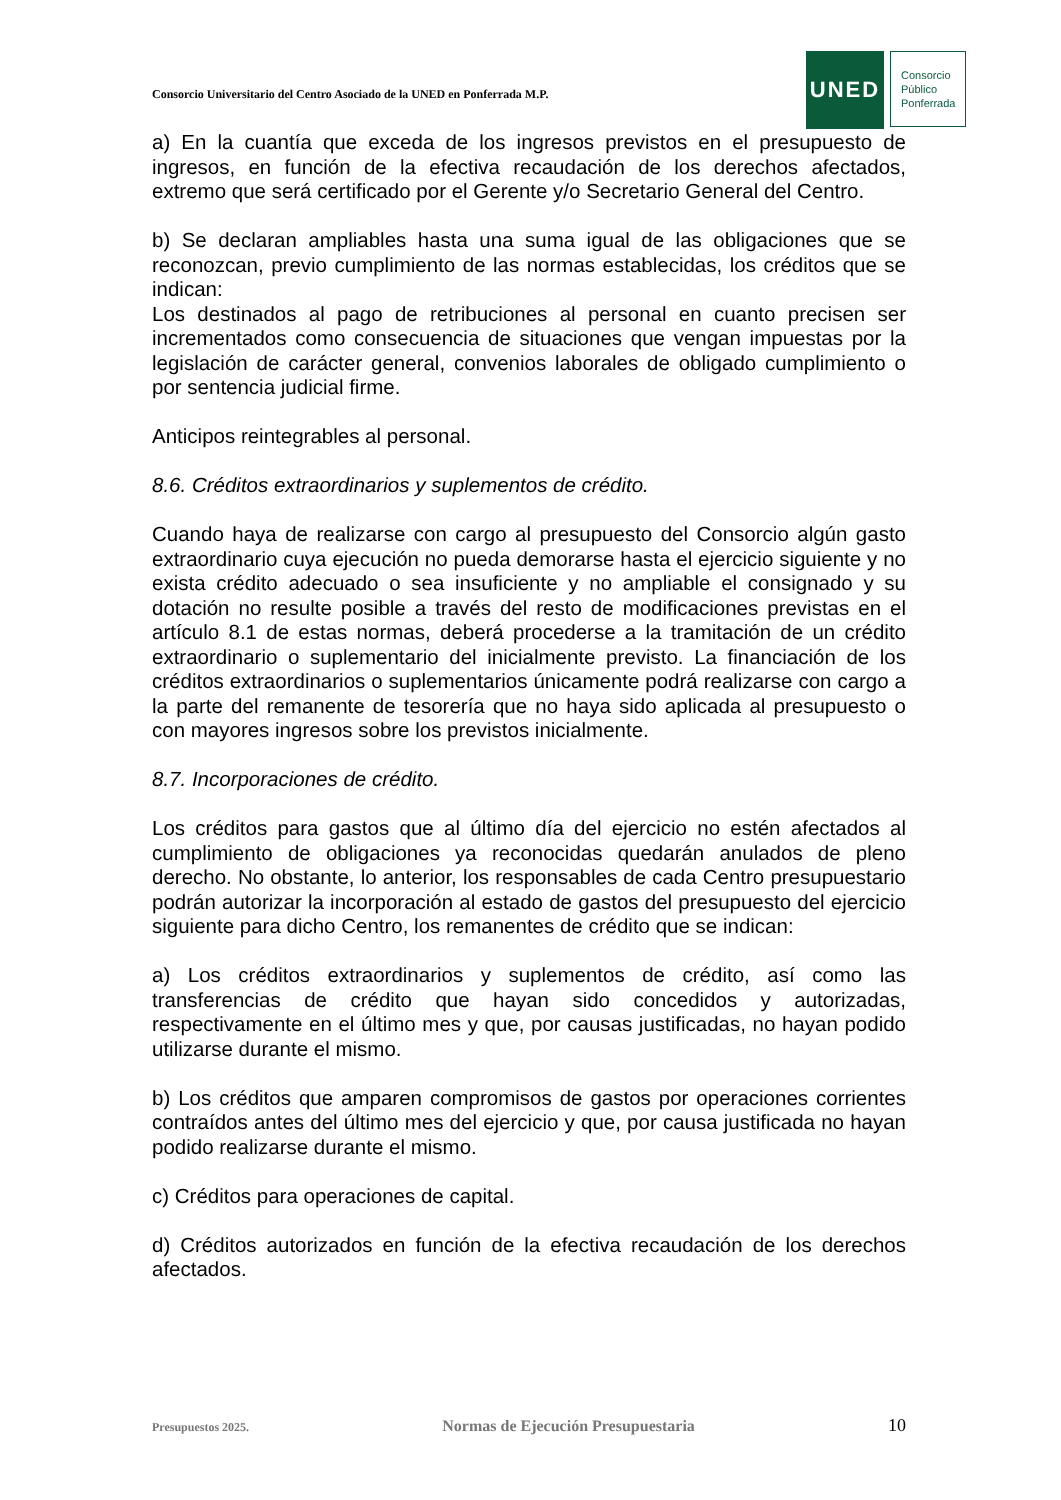Consorcio Universitario del Centro Asociado de la UNED en Ponferrada M.P.
UNED
Consorcio
Público
Ponferrada
a) En la cuantía que exceda de los ingresos previstos en el presupuesto de ingresos, en función de la efectiva recaudación de los derechos afectados, extremo que será certificado por el Gerente y/o Secretario General del Centro.
b) Se declaran ampliables hasta una suma igual de las obligaciones que se reconozcan, previo cumplimiento de las normas establecidas, los créditos que se indican:
Los destinados al pago de retribuciones al personal en cuanto precisen ser incrementados como consecuencia de situaciones que vengan impuestas por la legislación de carácter general, convenios laborales de obligado cumplimiento o por sentencia judicial firme.
Anticipos reintegrables al personal.
8.6. Créditos extraordinarios y suplementos de crédito.
Cuando haya de realizarse con cargo al presupuesto del Consorcio algún gasto extraordinario cuya ejecución no pueda demorarse hasta el ejercicio siguiente y no exista crédito adecuado o sea insuficiente y no ampliable el consignado y su dotación no resulte posible a través del resto de modificaciones previstas en el artículo 8.1 de estas normas, deberá procederse a la tramitación de un crédito extraordinario o suplementario del inicialmente previsto. La financiación de los créditos extraordinarios o suplementarios únicamente podrá realizarse con cargo a la parte del remanente de tesorería que no haya sido aplicada al presupuesto o con mayores ingresos sobre los previstos inicialmente.
8.7. Incorporaciones de crédito.
Los créditos para gastos que al último día del ejercicio no estén afectados al cumplimiento de obligaciones ya reconocidas quedarán anulados de pleno derecho. No obstante, lo anterior, los responsables de cada Centro presupuestario podrán autorizar la incorporación al estado de gastos del presupuesto del ejercicio siguiente para dicho Centro, los remanentes de crédito que se indican:
a) Los créditos extraordinarios y suplementos de crédito, así como las transferencias de crédito que hayan sido concedidos y autorizadas, respectivamente en el último mes y que, por causas justificadas, no hayan podido utilizarse durante el mismo.
b) Los créditos que amparen compromisos de gastos por operaciones corrientes contraídos antes del último mes del ejercicio y que, por causa justificada no hayan podido realizarse durante el mismo.
c) Créditos para operaciones de capital.
d) Créditos autorizados en función de la efectiva recaudación de los derechos afectados.
Presupuestos 2025. Normas de Ejecución Presupuestaria 10